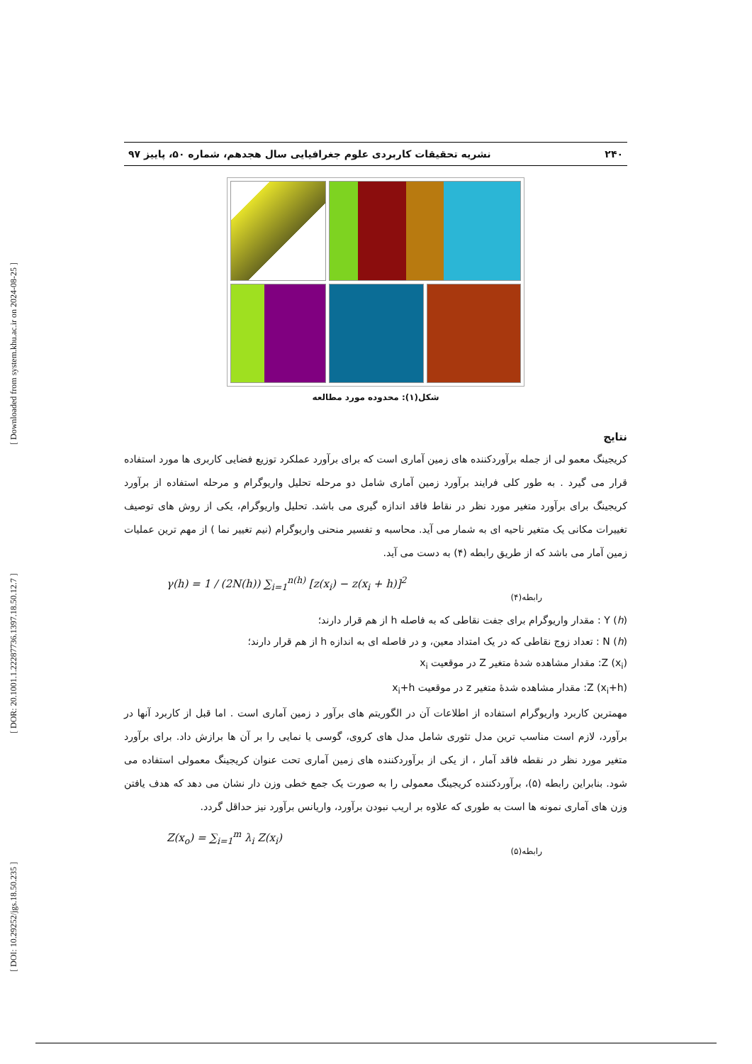[ DOI: 10.29252/jgs.18.50.235 ] [ DOR: 20.1001.1.22287736.1397.18.50.12.7 ] [ Downloaded from system.khu.ac.ir on 2024-08-25 ]
۲۴۰ نشریه تحقیقات کاربردی علوم جغرافیایی سال هجدهم، شماره ۵۰، پاییز ۹۷
شکل(۱): محدوده مورد مطالعه
نتایج
کریجینگ معمو لی از جمله برآوردکننده های زمین آماری است که برای برآورد عملکرد توزیع فضایی کاربری ها مورد استفاده قرار می گیرد . به طور کلی فرایند برآورد زمین آماری شامل دو مرحله تحلیل واریوگرام و مرحله استفاده از برآورد کریجینگ برای برآورد متغیر مورد نظر در نقاط فاقد اندازه گیری می باشد. تحلیل واریوگرام، یکی از روش های توصیف تغییرات مکانی یک متغیر ناحیه ای به شمار می آید. محاسبه و تفسیر منحنی واریوگرام (نیم تغییر نما ) از مهم ترین عملیات زمین آمار می باشد که از طریق رابطه (۴) به دست می آید.
γ(h) = 1 / (2N(h)) ∑<sub>i=1</sub><sup>n(h)</sup> [z(x<sub>i</sub>) − z(x<sub>i</sub> + h)]<sup>2</sup>
رابطه(۴)
Y (h) : مقدار واریوگرام برای جفت نقاطی که به فاصله h از هم قرار دارند؛
N (h) : تعداد زوج نقاطی که در یک امتداد معین، و در فاصله ای به اندازه h از هم قرار دارند؛
Z (x<sub>i</sub>): مقدار مشاهده شدهٔ متغیر Z در موقعیت x<sub>i</sub>
Z (x<sub>i</sub>+h): مقدار مشاهده شدهٔ متغیر z در موقعیت x<sub>i</sub>+h
مهمترین کاربرد واریوگرام استفاده از اطلاعات آن در الگوریتم های برآور د زمین آماری است . اما قبل از کاربرد آنها در برآورد، لازم است مناسب ترین مدل تئوری شامل مدل های کروی، گوسی یا نمایی را بر آن ها برازش داد. برای برآورد متغیر مورد نظر در نقطه فاقد آمار ، از یکی از برآوردکننده های زمین آماری تحت عنوان کریجینگ معمولی استفاده می شود. بنابراین رابطه (۵)، برآوردکننده کریجینگ معمولی را به صورت یک جمع خطی وزن دار نشان می دهد که هدف یافتن وزن های آماری نمونه ها است به طوری که علاوه بر اریب نبودن برآورد، واریانس برآورد نیز حداقل گردد.
Z(x<sub>o</sub>) = ∑<sub>i=1</sub><sup>m</sup> λ<sub>i</sub> Z(x<sub>i</sub>)
رابطه(۵)